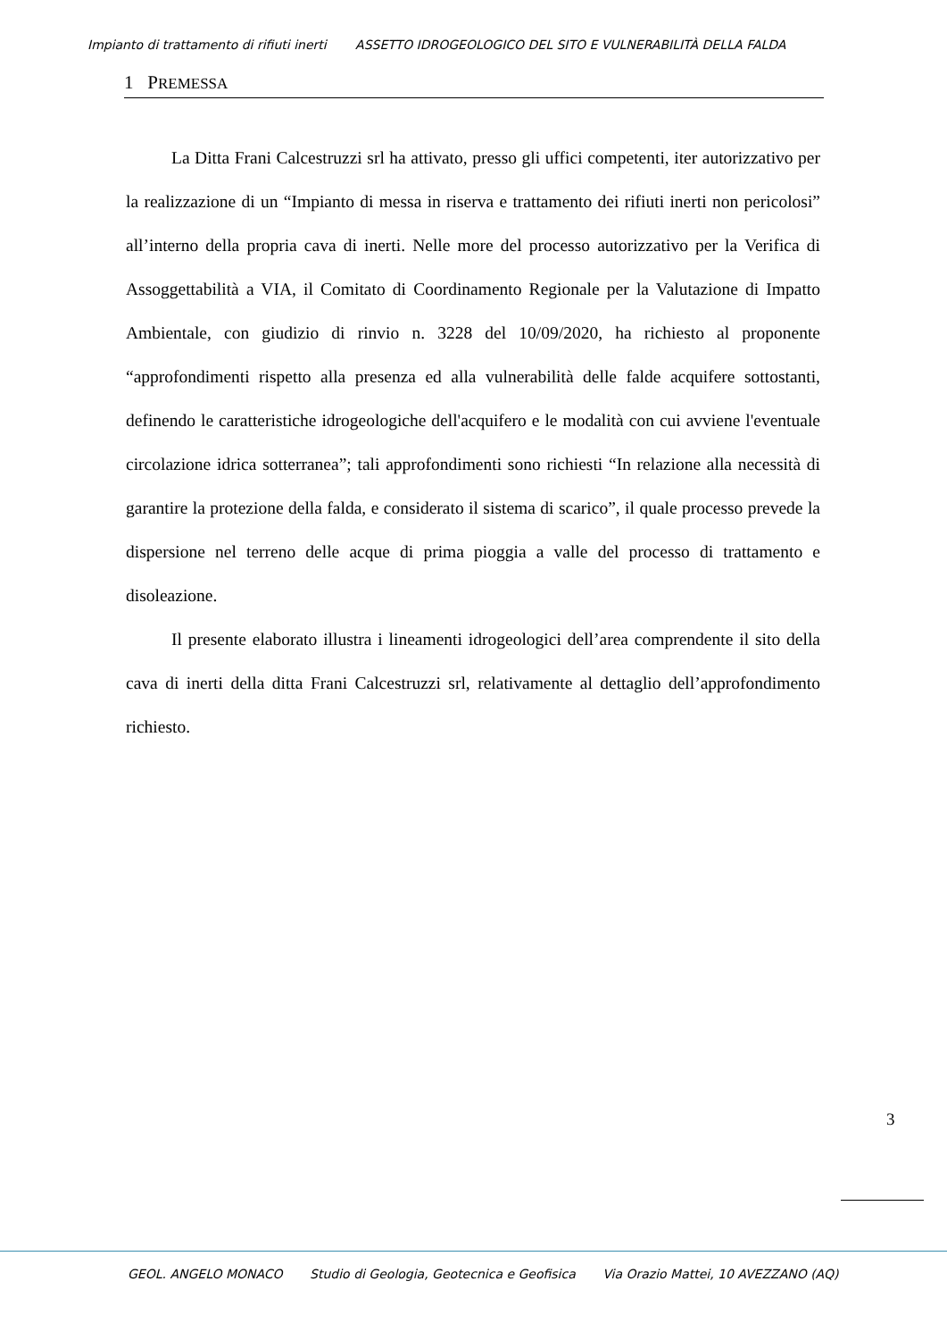Impianto di trattamento di rifiuti inerti ASSETTO IDROGEOLOGICO DEL SITO E VULNERABILITÀ DELLA FALDA
1 PREMESSA
La Ditta Frani Calcestruzzi srl ha attivato, presso gli uffici competenti, iter autorizzativo per la realizzazione di un “Impianto di messa in riserva e trattamento dei rifiuti inerti non pericolosi” all’interno della propria cava di inerti. Nelle more del processo autorizzativo per la Verifica di Assoggettabilità a VIA, il Comitato di Coordinamento Regionale per la Valutazione di Impatto Ambientale, con giudizio di rinvio n. 3228 del 10/09/2020, ha richiesto al proponente “approfondimenti rispetto alla presenza ed alla vulnerabilità delle falde acquifere sottostanti, definendo le caratteristiche idrogeologiche dell'acquifero e le modalità con cui avviene l'eventuale circolazione idrica sotterranea”; tali approfondimenti sono richiesti “In relazione alla necessità di garantire la protezione della falda, e considerato il sistema di scarico”, il quale processo prevede la dispersione nel terreno delle acque di prima pioggia a valle del processo di trattamento e disoleazione.
Il presente elaborato illustra i lineamenti idrogeologici dell’area comprendente il sito della cava di inerti della ditta Frani Calcestruzzi srl, relativamente al dettaglio dell’approfondimento richiesto.
3
GEOL. ANGELO MONACO Studio di Geologia, Geotecnica e Geofisica Via Orazio Mattei, 10 AVEZZANO (AQ)